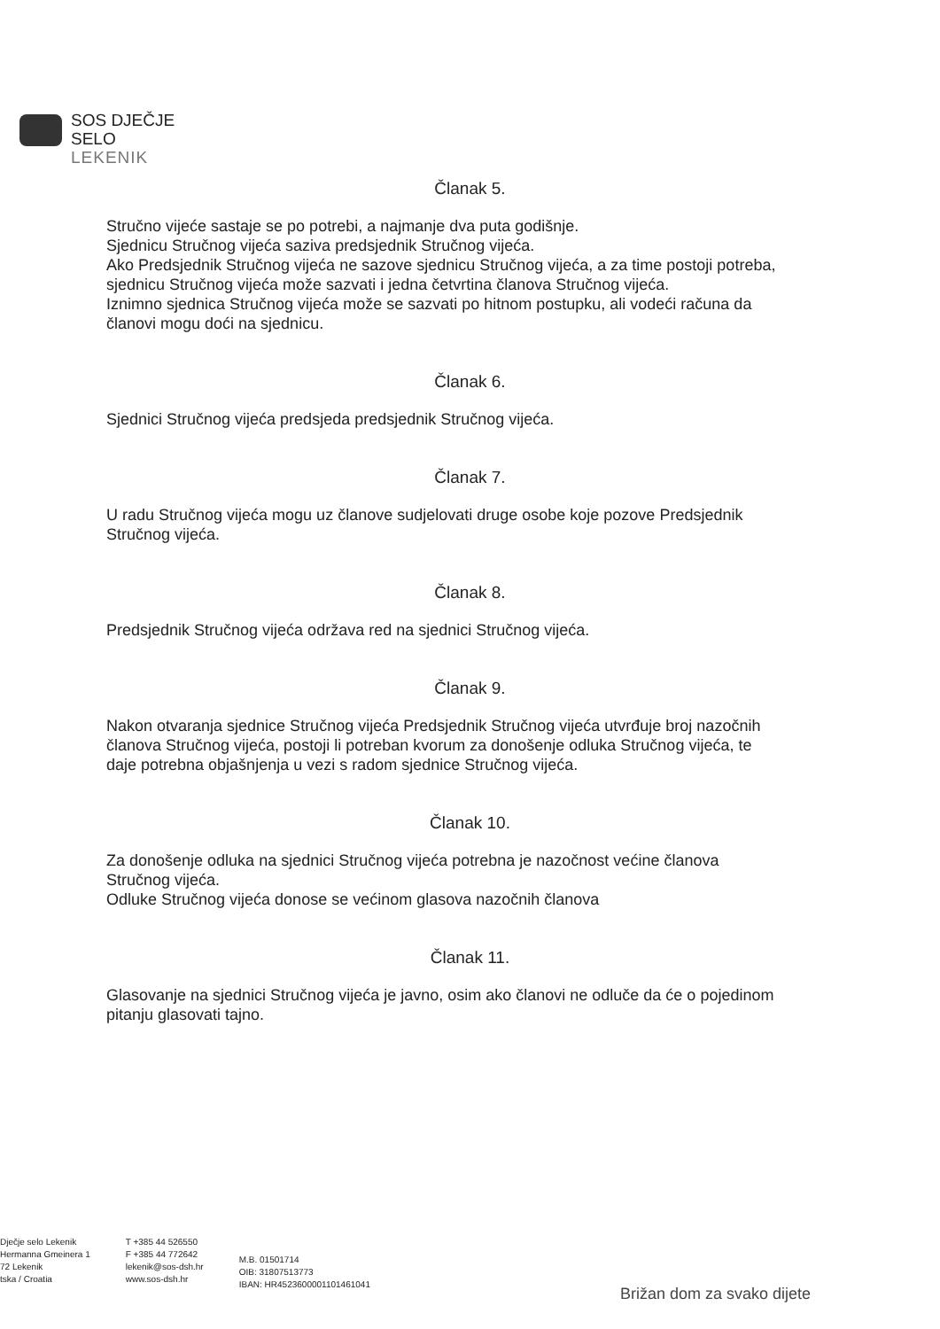SOS DJEČJE
SELO
LEKENIK
Članak 5.
Stručno vijeće sastaje se po potrebi, a najmanje dva puta godišnje.
Sjednicu Stručnog vijeća saziva predsjednik Stručnog vijeća.
Ako Predsjednik Stručnog vijeća ne sazove sjednicu Stručnog vijeća, a za time postoji potreba, sjednicu Stručnog vijeća može sazvati i jedna četvrtina članova Stručnog vijeća.
Iznimno sjednica Stručnog vijeća može se sazvati po hitnom postupku, ali vodeći računa da članovi mogu doći na sjednicu.
Članak 6.
Sjednici Stručnog vijeća predsjeda predsjednik Stručnog vijeća.
Članak 7.
U radu Stručnog vijeća mogu uz članove sudjelovati druge osobe koje pozove Predsjednik Stručnog vijeća.
Članak 8.
Predsjednik Stručnog vijeća održava red na sjednici Stručnog vijeća.
Članak 9.
Nakon otvaranja sjednice Stručnog vijeća Predsjednik Stručnog vijeća utvrđuje broj nazočnih članova Stručnog vijeća, postoji li potreban kvorum za donošenje odluka Stručnog vijeća, te daje potrebna objašnjenja u vezi s radom sjednice Stručnog vijeća.
Članak 10.
Za donošenje odluka na sjednici Stručnog vijeća potrebna je nazočnost većine članova Stručnog vijeća.
Odluke Stručnog vijeća donose se većinom glasova nazočnih članova
Članak 11.
Glasovanje na sjednici Stručnog vijeća je javno, osim ako članovi ne odluče da će o pojedinom pitanju glasovati tajno.
Dječje selo Lekenik
Hermanna Gmeinera 1
72 Lekenik
tska / Croatia
T +385 44 526550
F +385 44 772642
lekenik@sos-dsh.hr
www.sos-dsh.hr
M.B. 01501714
OIB: 31807513773
IBAN: HR4523600001101461041
Brižan dom za svako dijete